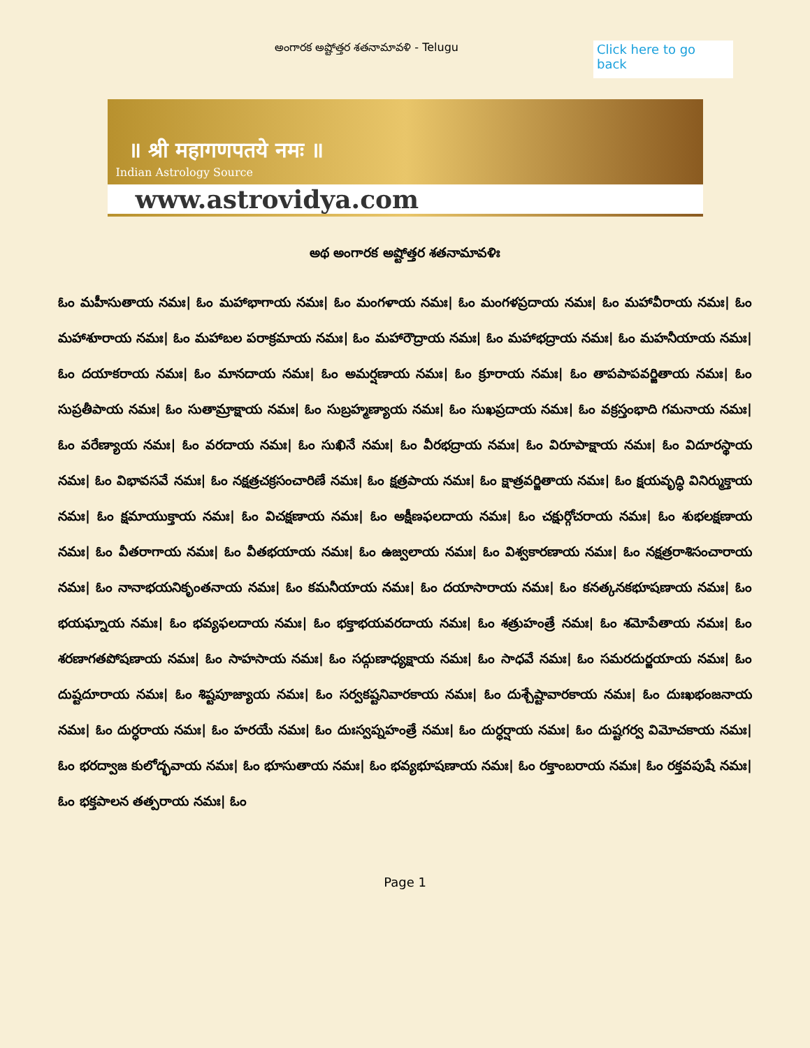అంగారక అష్టోత్తర శతనామావళి - Telugu
Click here to go back
॥ श्री महागणपतये नमः ॥
Indian Astrology Source
www.astrovidya.com
అథ అంగారక అష్టోత్తర శతనామావళిః
ఓం మహీసుతాయ నమః| ఓం మహాభాగాయ నమః| ఓం మంగళాయ నమః| ఓం మంగళప్రదాయ నమః| ఓం మహావీరాయ నమః| ఓం మహాశూరాయ నమః| ఓం మహాబల పరాక్రమాయ నమః| ఓం మహారౌద్రాయ నమః| ఓం మహాభద్రాయ నమః| ఓం మహనీయాయ నమః| ఓం దయాకరాయ నమః| ఓం మానదాయ నమః| ఓం అమర్షణాయ నమః| ఓం క్రూరాయ నమః| ఓం తాపపాపవర్జితాయ నమః| ఓం సుప్రతీపాయ నమః| ఓం సుతామ్రాక్షాయ నమః| ఓం సుబ్రహ్మణ్యాయ నమః| ఓం సుఖప్రదాయ నమః| ఓం వక్రస్తంభాది గమనాయ నమః| ఓం వరేణ్యాయ నమః| ఓం వరదాయ నమః| ఓం సుఖినే నమః| ఓం వీరభద్రాయ నమః| ఓం విరూపాక్షాయ నమః| ఓం విదూరస్థాయ నమః| ఓం విభావసవే నమః| ఓం నక్షత్రచక్రసంచారిణే నమః| ఓం క్షత్రపాయ నమః| ఓం క్షాత్రవర్జితాయ నమః| ఓం క్షయవృద్ధి వినిర్ముక్తాయ నమః| ఓం క్షమాయుక్తాయ నమః| ఓం విచక్షణాయ నమః| ఓం అక్షీణఫలదాయ నమః| ఓం చక్షుర్గోచరాయ నమః| ఓం శుభలక్షణాయ నమః| ఓం వీతరాగాయ నమః| ఓం వీతభయాయ నమః| ఓం ఉజ్వలాయ నమః| ఓం విశ్వకారణాయ నమః| ఓం నక్షత్రరాశిసంచారాయ నమః| ఓం నానాభయనికృంతనాయ నమః| ఓం కమనీయాయ నమః| ఓం దయాసారాయ నమః| ఓం కనత్కనకభూషణాయ నమః| ఓం భయఘ్నాయ నమః| ఓం భవ్యఫలదాయ నమః| ఓం భక్తాభయవరదాయ నమః| ఓం శత్రుహంత్రే నమః| ఓం శమోపేతాయ నమః| ఓం శరణాగతపోషణాయ నమః| ఓం సాహసాయ నమః| ఓం సద్గుణాధ్యక్షాయ నమః| ఓం సాధవే నమః| ఓం సమరదుర్జయాయ నమః| ఓం దుష్టదూరాయ నమః| ఓం శిష్టపూజ్యాయ నమః| ఓం సర్వకష్టనివారకాయ నమః| ఓం దుశ్చేష్టావారకాయ నమః| ఓం దుఃఖభంజనాయ నమః| ఓం దుర్ధరాయ నమః| ఓం హరయే నమః| ఓం దుఃస్వప్నహంత్రే నమః| ఓం దుర్ధర్షాయ నమః| ఓం దుష్టగర్వ విమోచకాయ నమః| ఓం భరద్వాజ కులోద్భవాయ నమః| ఓం భూసుతాయ నమః| ఓం భవ్యభూషణాయ నమః| ఓం రక్తాంబరాయ నమః| ఓం రక్తవపుషే నమః| ఓం భక్తపాలన తత్పరాయ నమః| ఓం
Page 1